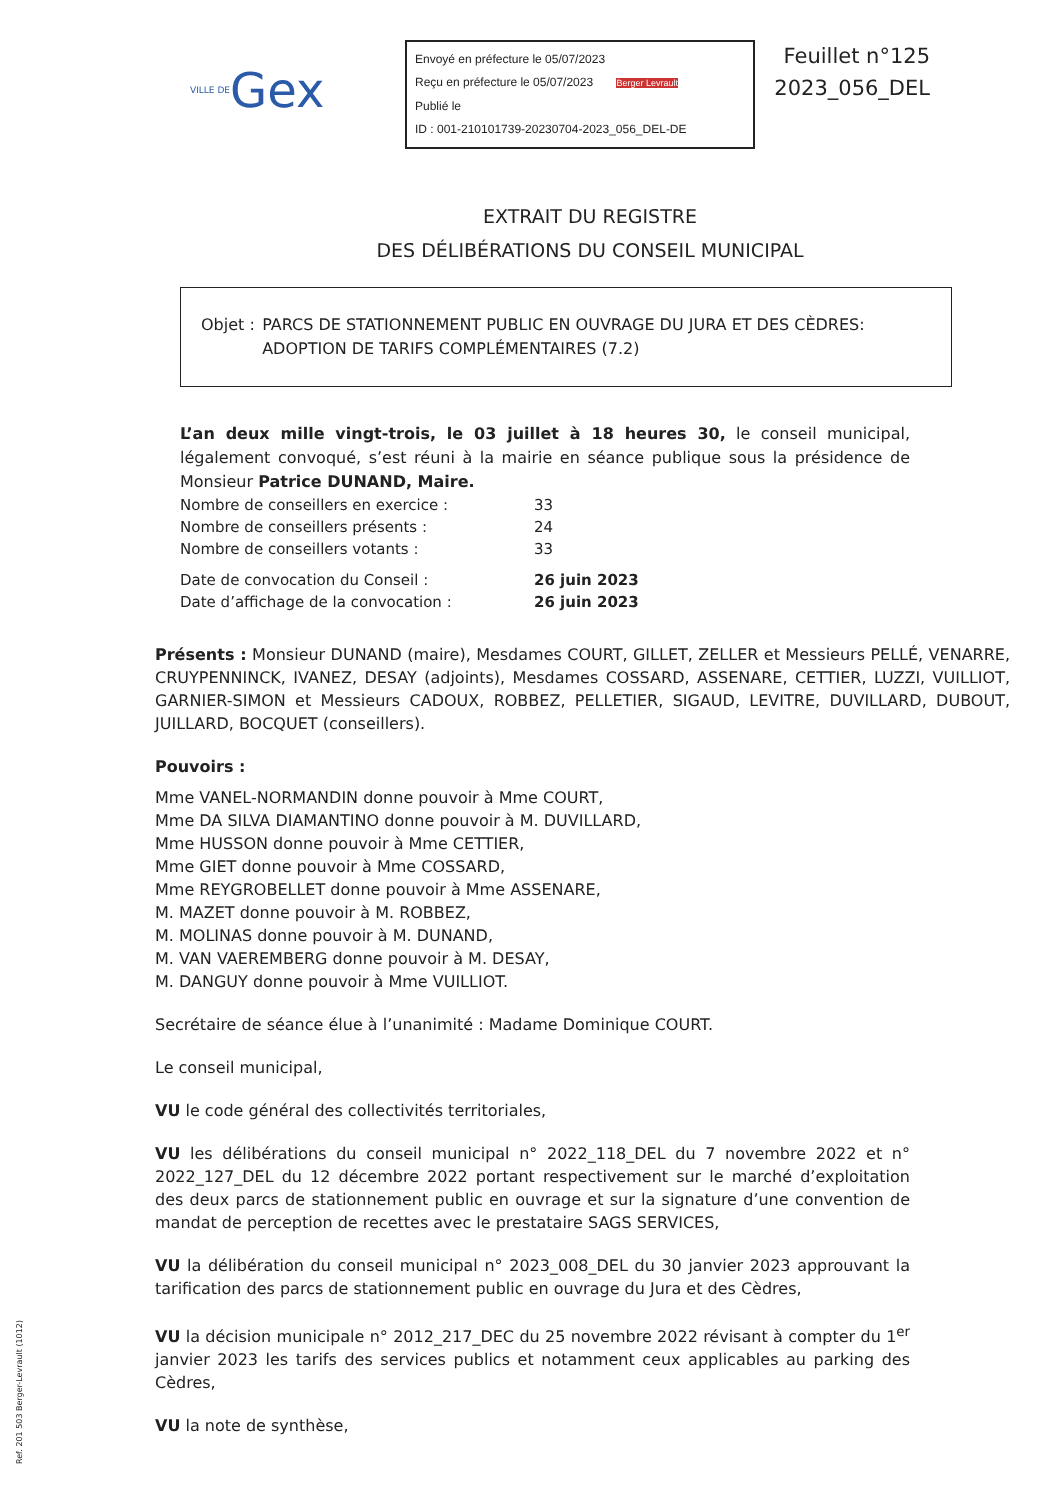VILLE DE Gex
Envoyé en préfecture le 05/07/2023
Reçu en préfecture le 05/07/2023 Berger Levrault
Publié le
ID : 001-210101739-20230704-2023_056_DEL-DE
Feuillet n°125
2023_056_DEL
EXTRAIT DU REGISTRE
DES DÉLIBÉRATIONS DU CONSEIL MUNICIPAL
Objet : PARCS DE STATIONNEMENT PUBLIC EN OUVRAGE DU JURA ET DES CÈDRES: ADOPTION DE TARIFS COMPLÉMENTAIRES (7.2)
L’an deux mille vingt-trois, le 03 juillet à 18 heures 30, le conseil municipal, légalement convoqué, s’est réuni à la mairie en séance publique sous la présidence de Monsieur Patrice DUNAND, Maire.
| Nombre de conseillers en exercice : | 33 |
| Nombre de conseillers présents : | 24 |
| Nombre de conseillers votants : | 33 |
| Date de convocation du Conseil : | 26 juin 2023 |
| Date d’affichage de la convocation : | 26 juin 2023 |
Présents : Monsieur DUNAND (maire), Mesdames COURT, GILLET, ZELLER et Messieurs PELLÉ, VENARRE, CRUYPENNINCK, IVANEZ, DESAY (adjoints), Mesdames COSSARD, ASSENARE, CETTIER, LUZZI, VUILLIOT, GARNIER-SIMON et Messieurs CADOUX, ROBBEZ, PELLETIER, SIGAUD, LEVITRE, DUVILLARD, DUBOUT, JUILLARD, BOCQUET (conseillers).
Pouvoirs :
Mme VANEL-NORMANDIN donne pouvoir à Mme COURT,
Mme DA SILVA DIAMANTINO donne pouvoir à M. DUVILLARD,
Mme HUSSON donne pouvoir à Mme CETTIER,
Mme GIET donne pouvoir à Mme COSSARD,
Mme REYGROBELLET donne pouvoir à Mme ASSENARE,
M. MAZET donne pouvoir à M. ROBBEZ,
M. MOLINAS donne pouvoir à M. DUNAND,
M. VAN VAEREMBERG donne pouvoir à M. DESAY,
M. DANGUY donne pouvoir à Mme VUILLIOT.
Secrétaire de séance élue à l’unanimité : Madame Dominique COURT.
Le conseil municipal,
VU le code général des collectivités territoriales,
VU les délibérations du conseil municipal n° 2022_118_DEL du 7 novembre 2022 et n° 2022_127_DEL du 12 décembre 2022 portant respectivement sur le marché d’exploitation des deux parcs de stationnement public en ouvrage et sur la signature d’une convention de mandat de perception de recettes avec le prestataire SAGS SERVICES,
VU la délibération du conseil municipal n° 2023_008_DEL du 30 janvier 2023 approuvant la tarification des parcs de stationnement public en ouvrage du Jura et des Cèdres,
VU la décision municipale n° 2012_217_DEC du 25 novembre 2022 révisant à compter du 1<sup>er</sup> janvier 2023 les tarifs des services publics et notamment ceux applicables au parking des Cèdres,
VU la note de synthèse,
Ref. 201 503 Berger-Levrault (1012)